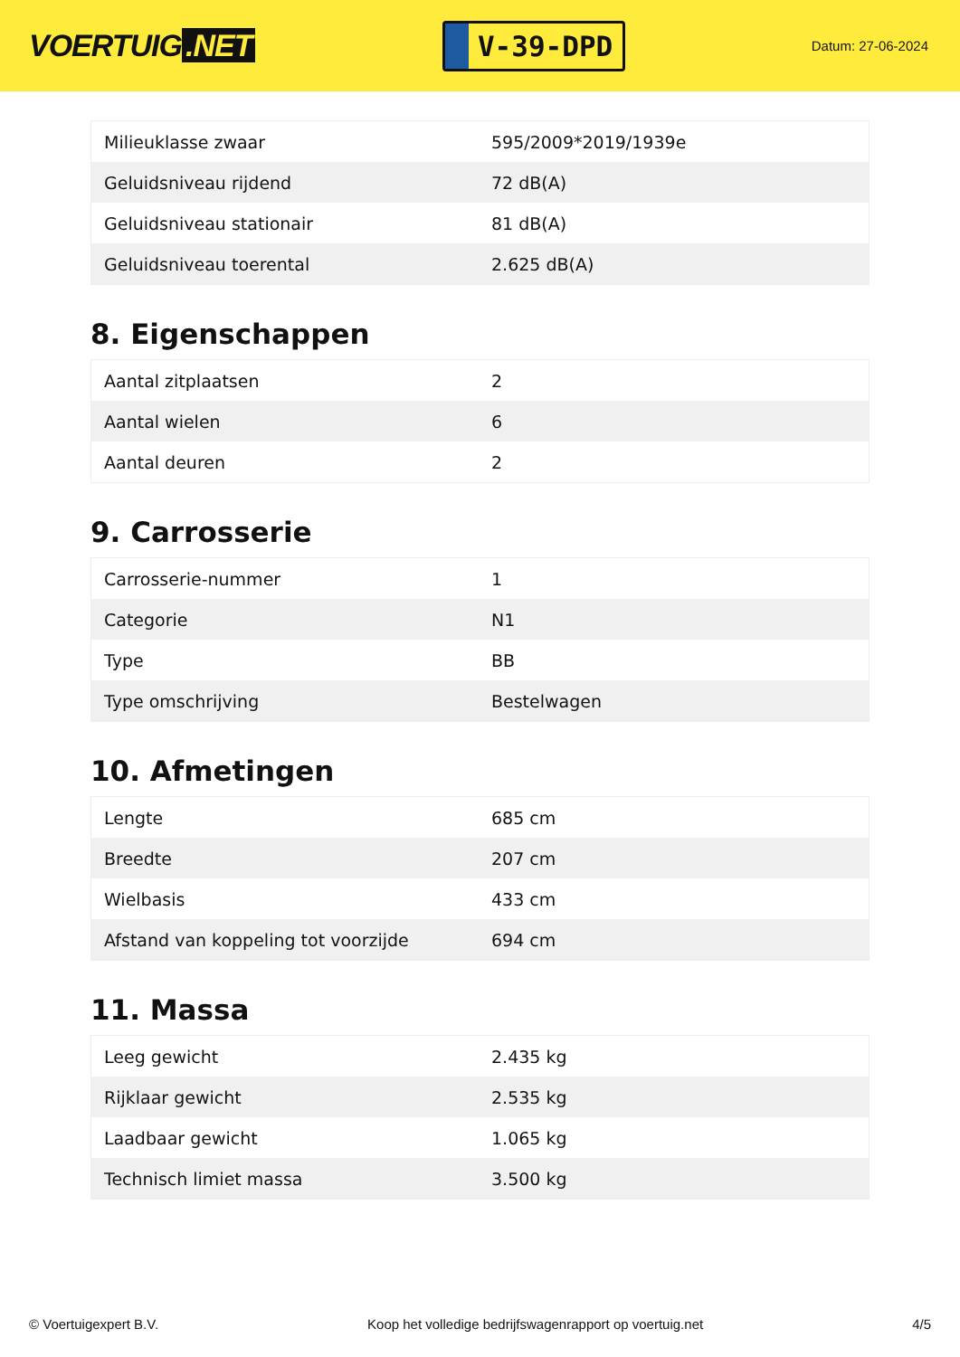VOERTUIG.NET
V-39-DPD
Datum: 27-06-2024
| Milieuklasse zwaar | 595/2009*2019/1939e |
| Geluidsniveau rijdend | 72 dB(A) |
| Geluidsniveau stationair | 81 dB(A) |
| Geluidsniveau toerental | 2.625 dB(A) |
8. Eigenschappen
| Aantal zitplaatsen | 2 |
| Aantal wielen | 6 |
| Aantal deuren | 2 |
9. Carrosserie
| Carrosserie-nummer | 1 |
| Categorie | N1 |
| Type | BB |
| Type omschrijving | Bestelwagen |
10. Afmetingen
| Lengte | 685 cm |
| Breedte | 207 cm |
| Wielbasis | 433 cm |
| Afstand van koppeling tot voorzijde | 694 cm |
11. Massa
| Leeg gewicht | 2.435 kg |
| Rijklaar gewicht | 2.535 kg |
| Laadbaar gewicht | 1.065 kg |
| Technisch limiet massa | 3.500 kg |
© Voertuigexpert B.V. Koop het volledige bedrijfswagenrapport op voertuig.net 4/5